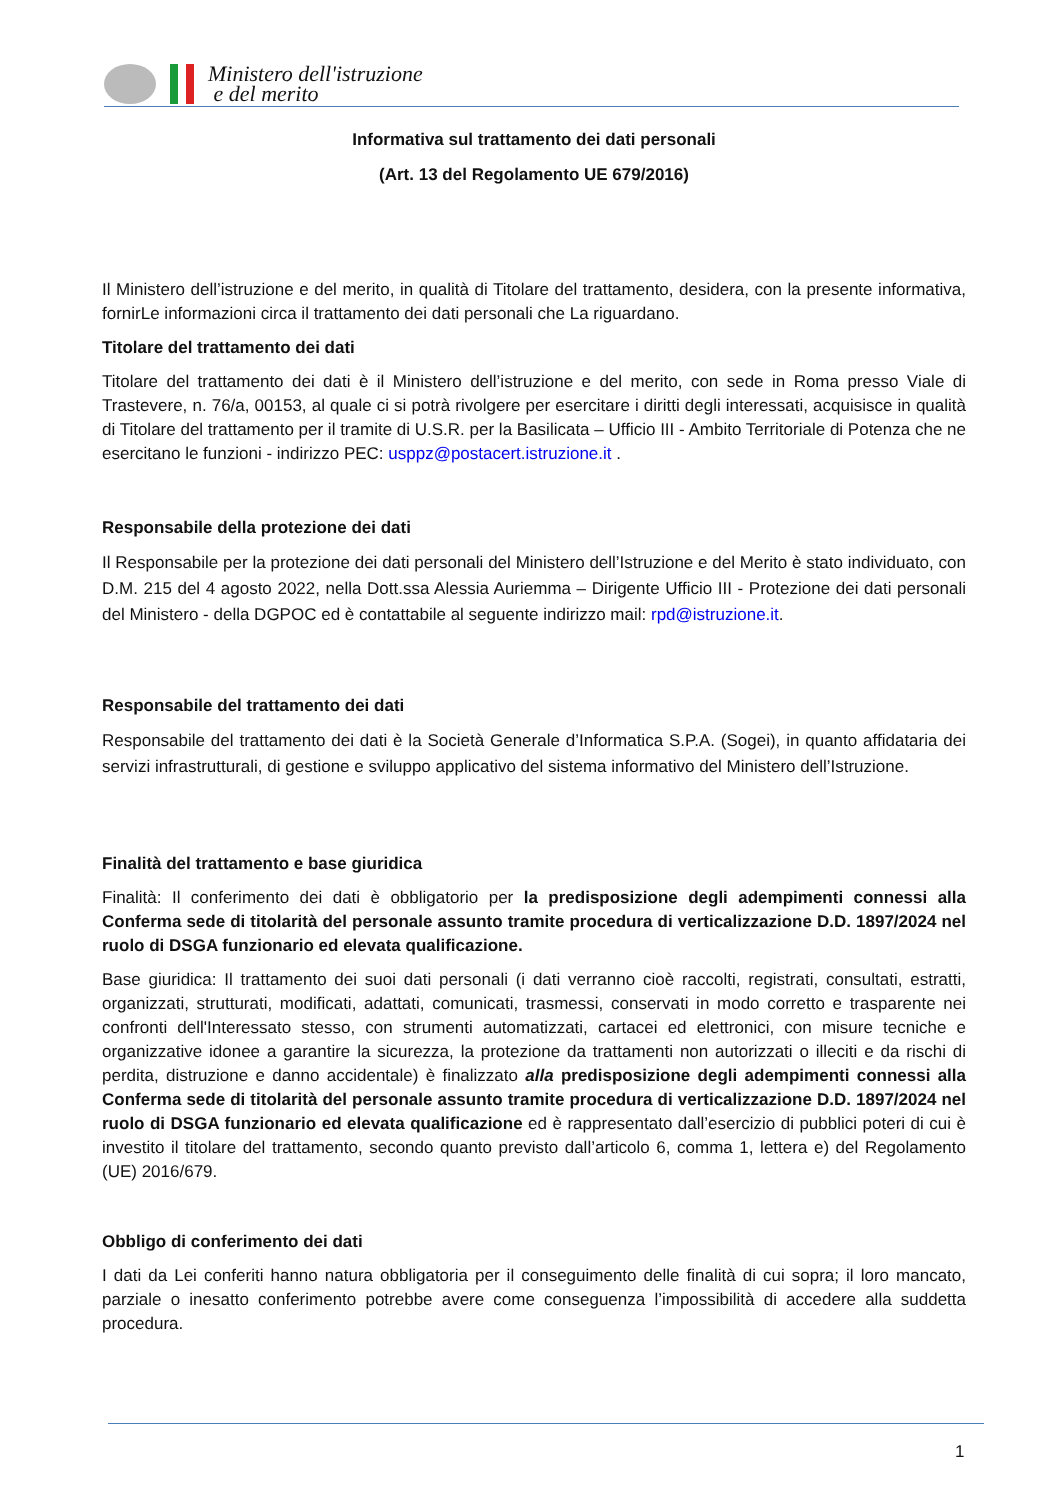Ministero dell'istruzione
e del merito
Informativa sul trattamento dei dati personali
(Art. 13 del Regolamento UE 679/2016)
Il Ministero dell’istruzione e del merito, in qualità di Titolare del trattamento, desidera, con la presente informativa, fornirLe informazioni circa il trattamento dei dati personali che La riguardano.
Titolare del trattamento dei dati
Titolare del trattamento dei dati è il Ministero dell’istruzione e del merito, con sede in Roma presso Viale di Trastevere, n. 76/a, 00153, al quale ci si potrà rivolgere per esercitare i diritti degli interessati, acquisisce in qualità di Titolare del trattamento per il tramite di U.S.R. per la Basilicata – Ufficio III - Ambito Territoriale di Potenza che ne esercitano le funzioni - indirizzo PEC: usppz@postacert.istruzione.it .
Responsabile della protezione dei dati
Il Responsabile per la protezione dei dati personali del Ministero dell’Istruzione e del Merito è stato individuato, con D.M. 215 del 4 agosto 2022, nella Dott.ssa Alessia Auriemma – Dirigente Ufficio III - Protezione dei dati personali del Ministero - della DGPOC ed è contattabile al seguente indirizzo mail: rpd@istruzione.it.
Responsabile del trattamento dei dati
Responsabile del trattamento dei dati è la Società Generale d’Informatica S.P.A. (Sogei), in quanto affidataria dei servizi infrastrutturali, di gestione e sviluppo applicativo del sistema informativo del Ministero dell’Istruzione.
Finalità del trattamento e base giuridica
Finalità: Il conferimento dei dati è obbligatorio per la predisposizione degli adempimenti connessi alla Conferma sede di titolarità del personale assunto tramite procedura di verticalizzazione D.D. 1897/2024 nel ruolo di DSGA funzionario ed elevata qualificazione.
Base giuridica: Il trattamento dei suoi dati personali (i dati verranno cioè raccolti, registrati, consultati, estratti, organizzati, strutturati, modificati, adattati, comunicati, trasmessi, conservati in modo corretto e trasparente nei confronti dell'Interessato stesso, con strumenti automatizzati, cartacei ed elettronici, con misure tecniche e organizzative idonee a garantire la sicurezza, la protezione da trattamenti non autorizzati o illeciti e da rischi di perdita, distruzione e danno accidentale) è finalizzato alla predisposizione degli adempimenti connessi alla Conferma sede di titolarità del personale assunto tramite procedura di verticalizzazione D.D. 1897/2024 nel ruolo di DSGA funzionario ed elevata qualificazione ed è rappresentato dall’esercizio di pubblici poteri di cui è investito il titolare del trattamento, secondo quanto previsto dall’articolo 6, comma 1, lettera e) del Regolamento (UE) 2016/679.
Obbligo di conferimento dei dati
I dati da Lei conferiti hanno natura obbligatoria per il conseguimento delle finalità di cui sopra; il loro mancato, parziale o inesatto conferimento potrebbe avere come conseguenza l’impossibilità di accedere alla suddetta procedura.
1